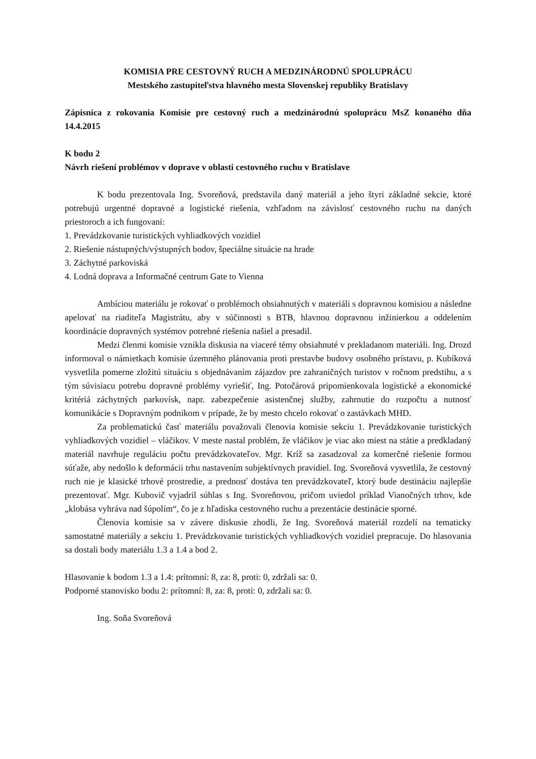KOMISIA PRE CESTOVNÝ RUCH A MEDZINÁRODNÚ SPOLUPRÁCU
Mestského zastupiteľstva hlavného mesta Slovenskej republiky Bratislavy
Zápisnica z rokovania Komisie pre cestovný ruch a medzinárodnú spoluprácu MsZ konaného dňa 14.4.2015
K bodu 2
Návrh riešení problémov v doprave v oblasti cestovného ruchu v Bratislave
K bodu prezentovala Ing. Svoreňová, predstavila daný materiál a jeho štyri základné sekcie, ktoré potrebujú urgentné dopravné a logistické riešenia, vzhľadom na závislosť cestovného ruchu na daných priestoroch a ich fungovaní:
1. Prevádzkovanie turistických vyhliadkových vozidiel
2. Riešenie nástupných/výstupných bodov, špeciálne situácie na hrade
3. Záchytné parkoviská
4. Lodná doprava a Informačné centrum Gate to Vienna
Ambíciou materiálu je rokovať o problémoch obsiahnutých v materiáli s dopravnou komisiou a následne apelovať na riaditeľa Magistrátu, aby v súčinnosti s BTB, hlavnou dopravnou inžinierkou a oddelením koordinácie dopravných systémov potrebné riešenia našiel a presadil.
Medzi členmi komisie vznikla diskusia na viaceré témy obsiahnuté v prekladanom materiáli. Ing. Drozd informoval o námietkach komisie územného plánovania proti prestavbe budovy osobného prístavu, p. Kubíková vysvetlila pomerne zložitú situáciu s objednávaním zájazdov pre zahraničných turistov v ročnom predstihu, a s tým súvisiacu potrebu dopravné problémy vyriešiť, Ing. Potočárová pripomienkovala logistické a ekonomické kritériá záchytných parkovísk, napr. zabezpečenie asistenčnej služby, zahrnutie do rozpočtu a nutnosť komunikácie s Dopravným podnikom v prípade, že by mesto chcelo rokovať o zastávkach MHD.
Za problematickú časť materiálu považovali členovia komisie sekciu 1. Prevádzkovanie turistických vyhliadkových vozidiel – vláčikov. V meste nastal problém, že vláčikov je viac ako miest na státie a predkladaný materiál navrhuje reguláciu počtu prevádzkovateľov. Mgr. Kríž sa zasadzoval za komerčné riešenie formou súťaže, aby nedošlo k deformácii trhu nastavením subjektívnych pravidiel. Ing. Svoreňová vysvetlila, že cestovný ruch nie je klasické trhové prostredie, a prednosť dostáva ten prevádzkovateľ, ktorý bude destináciu najlepšie prezentovať. Mgr. Kubovič vyjadril súhlas s Ing. Svoreňovou, pričom uviedol príklad Vianočných trhov, kde „klobása vyhráva nad šúpolím“, čo je z hľadiska cestovného ruchu a prezentácie destinácie sporné.
Členovia komisie sa v závere diskusie zhodli, že Ing. Svoreňová materiál rozdelí na tematicky samostatné materiály a sekciu 1. Prevádzkovanie turistických vyhliadkových vozidiel prepracuje. Do hlasovania sa dostali body materiálu 1.3 a 1.4 a bod 2.
Hlasovanie k bodom 1.3 a 1.4: prítomní: 8, za: 8, proti: 0, zdržali sa: 0.
Podporné stanovisko bodu 2: prítomní: 8, za: 8, proti: 0, zdržali sa: 0.
Ing. Soňa Svoreňová